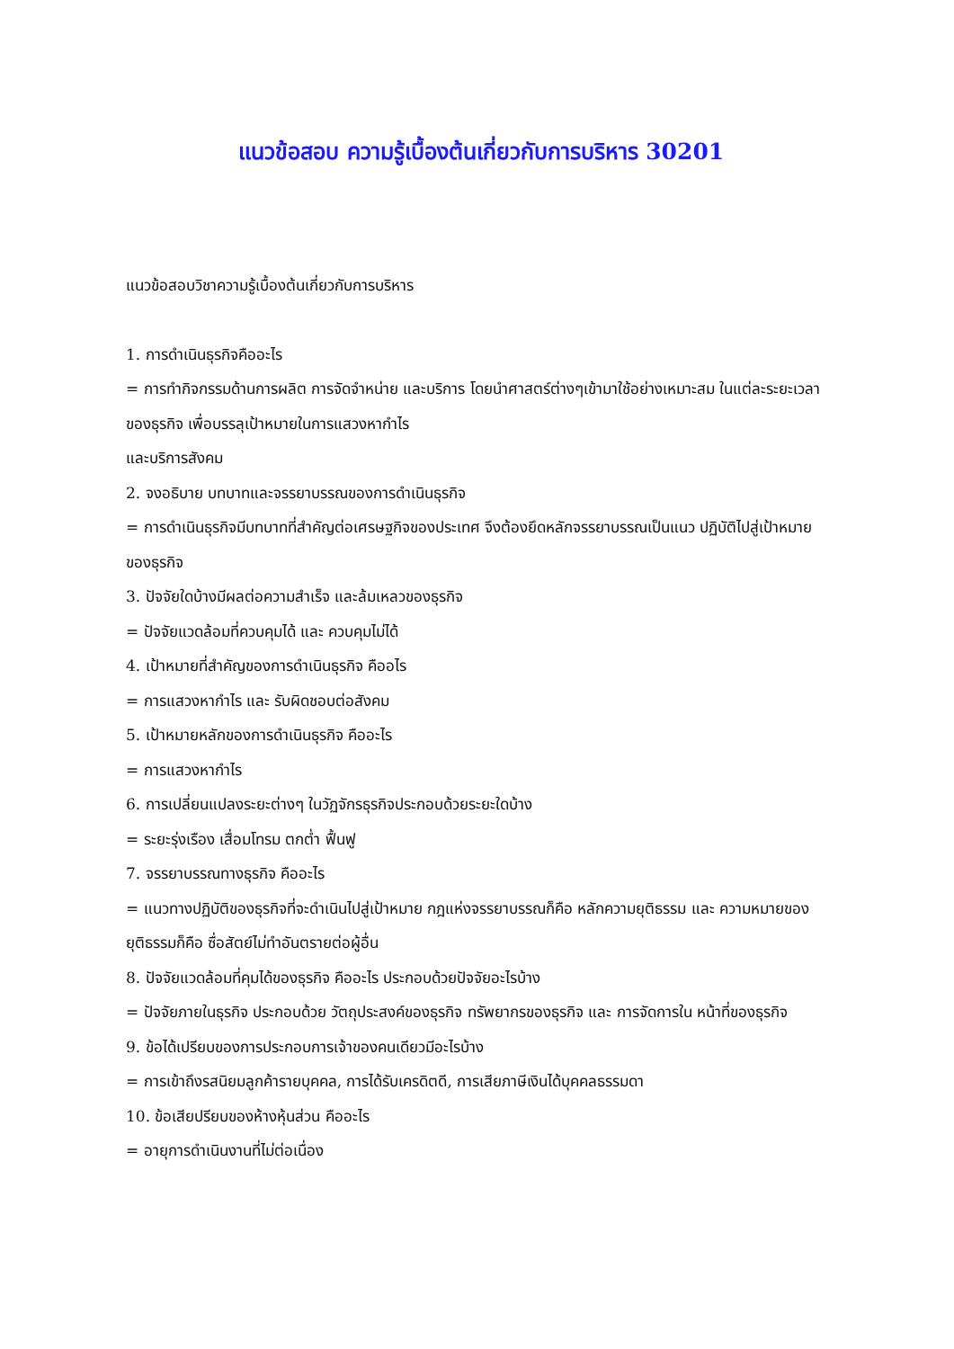แนวข้อสอบ ความรู้เบื้องต้นเกี่ยวกับการบริหาร 30201
แนวข้อสอบวิชาความรู้เบื้องต้นเกี่ยวกับการบริหาร
1. การดำเนินธุรกิจคืออะไร
= การทำกิจกรรมด้านการผลิต การจัดจำหน่าย และบริการ โดยนำศาสตร์ต่างๆเข้ามาใช้อย่างเหมาะสม ในแต่ละระยะเวลาของธุรกิจ เพื่อบรรลุเป้าหมายในการแสวงหากำไร
และบริการสังคม
2. จงอธิบาย บทบาทและจรรยาบรรณของการดำเนินธุรกิจ
= การดำเนินธุรกิจมีบทบาทที่สำคัญต่อเศรษฐกิจของประเทศ จึงต้องยึดหลักจรรยาบรรณเป็นแนว ปฏิบัติไปสู่เป้าหมายของธุรกิจ
3. ปัจจัยใดบ้างมีผลต่อความสำเร็จ และล้มเหลวของธุรกิจ
= ปัจจัยแวดล้อมที่ควบคุมได้ และ ควบคุมไม่ได้
4. เป้าหมายที่สำคัญของการดำเนินธุรกิจ คืออไร
= การแสวงหากำไร และ รับผิดชอบต่อสังคม
5. เป้าหมายหลักของการดำเนินธุรกิจ คืออะไร
= การแสวงหากำไร
6. การเปลี่ยนแปลงระยะต่างๆ ในวัฏจักรธุรกิจประกอบด้วยระยะใดบ้าง
= ระยะรุ่งเรือง เสื่อมโทรม ตกต่ำ ฟื้นฟู
7. จรรยาบรรณทางธุรกิจ คืออะไร
= แนวทางปฏิบัติของธุรกิจที่จะดำเนินไปสู่เป้าหมาย กฎแห่งจรรยาบรรณก็คือ หลักความยุติธรรม และ ความหมายของยุติธรรมก็คือ ซื่อสัตย์ไม่ทำอันตรายต่อผู้อื่น
8. ปัจจัยแวดล้อมที่คุมได้ของธุรกิจ คืออะไร ประกอบด้วยปัจจัยอะไรบ้าง
= ปัจจัยภายในธุรกิจ ประกอบด้วย วัตถุประสงค์ของธุรกิจ ทรัพยากรของธุรกิจ และ การจัดการใน หน้าที่ของธุรกิจ
9. ข้อได้เปรียบของการประกอบการเจ้าของคนเดียวมีอะไรบ้าง
= การเข้าถึงรสนิยมลูกค้ารายบุคคล, การได้รับเครดิตดี, การเสียภาษีเงินได้บุคคลธรรมดา
10. ข้อเสียปรียบของห้างหุ้นส่วน คืออะไร
= อายุการดำเนินงานที่ไม่ต่อเนื่อง